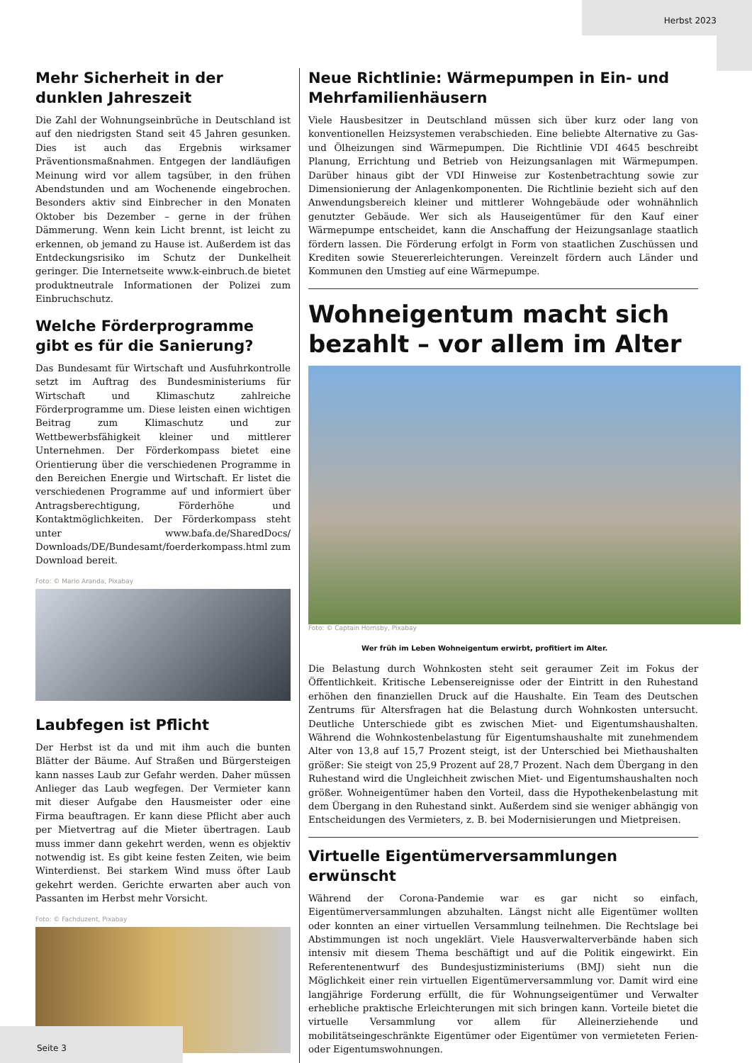Herbst 2023
Mehr Sicherheit in der dunklen Jahreszeit
Die Zahl der Wohnungseinbrüche in Deutschland ist auf den niedrigsten Stand seit 45 Jahren gesunken. Dies ist auch das Ergebnis wirksamer Präventionsmaßnahmen. Entgegen der landläufigen Meinung wird vor allem tagsüber, in den frühen Abendstunden und am Wochenende eingebrochen. Besonders aktiv sind Einbrecher in den Monaten Oktober bis Dezember – gerne in der frühen Dämmerung. Wenn kein Licht brennt, ist leicht zu erkennen, ob jemand zu Hause ist. Außerdem ist das Entdeckungsrisiko im Schutz der Dunkelheit geringer. Die Internetseite www.k-einbruch.de bietet produktneutrale Informationen der Polizei zum Einbruchschutz.
Welche Förderprogramme gibt es für die Sanierung?
Das Bundesamt für Wirtschaft und Ausfuhrkontrolle setzt im Auftrag des Bundesministeriums für Wirtschaft und Klimaschutz zahlreiche Förderprogramme um. Diese leisten einen wichtigen Beitrag zum Klimaschutz und zur Wettbewerbsfähigkeit kleiner und mittlerer Unternehmen. Der Förderkompass bietet eine Orientierung über die verschiedenen Programme in den Bereichen Energie und Wirtschaft. Er listet die verschiedenen Programme auf und informiert über Antragsberechtigung, Förderhöhe und Kontaktmöglichkeiten. Der Förderkompass steht unter www.bafa.de/SharedDocs/ Downloads/DE/Bundesamt/foerderkompass.html zum Download bereit.
Foto: © Mario Aranda, Pixabay
Laubfegen ist Pflicht
Der Herbst ist da und mit ihm auch die bunten Blätter der Bäume. Auf Straßen und Bürgersteigen kann nasses Laub zur Gefahr werden. Daher müssen Anlieger das Laub wegfegen. Der Vermieter kann mit dieser Aufgabe den Hausmeister oder eine Firma beauftragen. Er kann diese Pflicht aber auch per Mietvertrag auf die Mieter übertragen. Laub muss immer dann gekehrt werden, wenn es objektiv notwendig ist. Es gibt keine festen Zeiten, wie beim Winterdienst. Bei starkem Wind muss öfter Laub gekehrt werden. Gerichte erwarten aber auch von Passanten im Herbst mehr Vorsicht.
Foto: © Fachduzent, Pixabay
Neue Richtlinie: Wärmepumpen in Ein- und Mehrfamilienhäusern
Viele Hausbesitzer in Deutschland müssen sich über kurz oder lang von konventionellen Heizsystemen verabschieden. Eine beliebte Alternative zu Gas- und Ölheizungen sind Wärmepumpen. Die Richtlinie VDI 4645 beschreibt Planung, Errichtung und Betrieb von Heizungsanlagen mit Wärmepumpen. Darüber hinaus gibt der VDI Hinweise zur Kostenbetrachtung sowie zur Dimensionierung der Anlagenkomponenten. Die Richtlinie bezieht sich auf den Anwendungsbereich kleiner und mittlerer Wohngebäude oder wohnähnlich genutzter Gebäude. Wer sich als Hauseigentümer für den Kauf einer Wärmepumpe entscheidet, kann die Anschaffung der Heizungsanlage staatlich fördern lassen. Die Förderung erfolgt in Form von staatlichen Zuschüssen und Krediten sowie Steuererleichterungen. Vereinzelt fördern auch Länder und Kommunen den Umstieg auf eine Wärmepumpe.
Wohneigentum macht sich bezahlt – vor allem im Alter
Foto: © Captain Hornsby, Pixabay
Wer früh im Leben Wohneigentum erwirbt, profitiert im Alter.
Die Belastung durch Wohnkosten steht seit geraumer Zeit im Fokus der Öffentlichkeit. Kritische Lebensereignisse oder der Eintritt in den Ruhestand erhöhen den finanziellen Druck auf die Haushalte. Ein Team des Deutschen Zentrums für Altersfragen hat die Belastung durch Wohnkosten untersucht. Deutliche Unterschiede gibt es zwischen Miet- und Eigentumshaushalten. Während die Wohnkostenbelastung für Eigentumshaushalte mit zunehmendem Alter von 13,8 auf 15,7 Prozent steigt, ist der Unterschied bei Miethaushalten größer: Sie steigt von 25,9 Prozent auf 28,7 Prozent. Nach dem Übergang in den Ruhestand wird die Ungleichheit zwischen Miet- und Eigentumshaushalten noch größer. Wohneigentümer haben den Vorteil, dass die Hypothekenbelastung mit dem Übergang in den Ruhestand sinkt. Außerdem sind sie weniger abhängig von Entscheidungen des Vermieters, z. B. bei Modernisierungen und Mietpreisen.
Virtuelle Eigentümerversammlungen erwünscht
Während der Corona-Pandemie war es gar nicht so einfach, Eigentümerversammlungen abzuhalten. Längst nicht alle Eigentümer wollten oder konnten an einer virtuellen Versammlung teilnehmen. Die Rechtslage bei Abstimmungen ist noch ungeklärt. Viele Hausverwalterverbände haben sich intensiv mit diesem Thema beschäftigt und auf die Politik eingewirkt. Ein Referentenentwurf des Bundesjustizministeriums (BMJ) sieht nun die Möglichkeit einer rein virtuellen Eigentümerversammlung vor. Damit wird eine langjährige Forderung erfüllt, die für Wohnungseigentümer und Verwalter erhebliche praktische Erleichterungen mit sich bringen kann. Vorteile bietet die virtuelle Versammlung vor allem für Alleinerziehende und mobilitätseingeschränkte Eigentümer oder Eigentümer von vermieteten Ferien- oder Eigentumswohnungen.
Seite 3